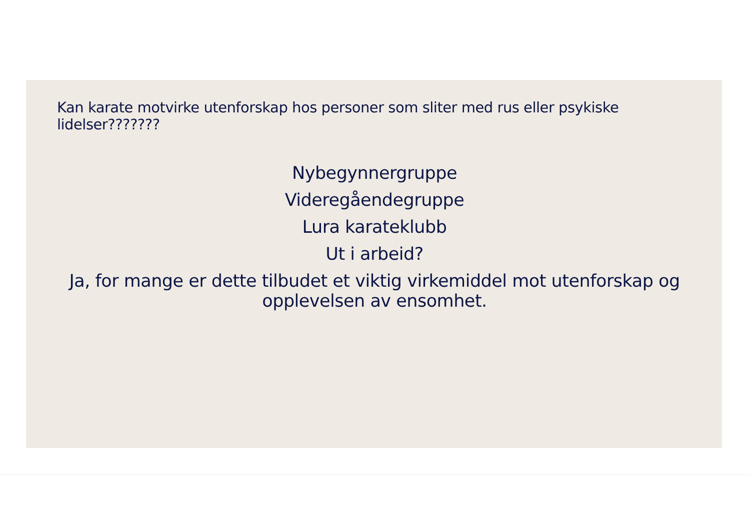Kan karate motvirke utenforskap hos personer som sliter med rus eller psykiske lidelser???????
Nybegynnergruppe
Videregåendegruppe
Lura karateklubb
Ut i arbeid?
Ja, for mange er dette tilbudet et viktig virkemiddel mot utenforskap og opplevelsen av ensomhet.